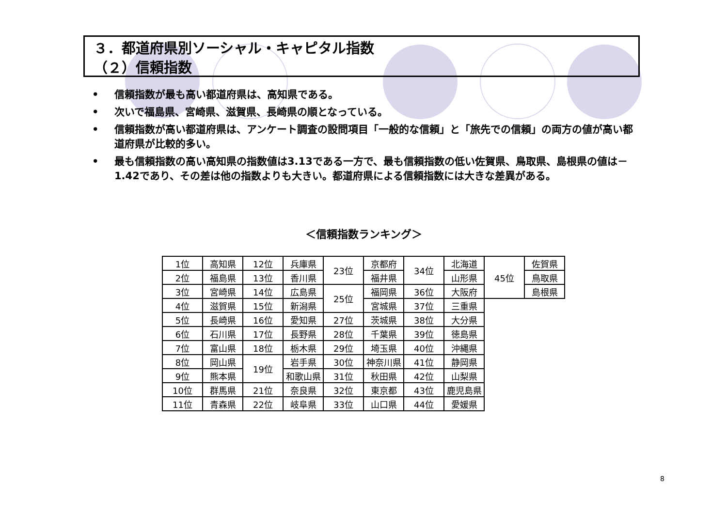３．都道府県別ソーシャル・キャピタル指数
（２）信頼指数
• 信頼指数が最も高い都道府県は、高知県である。
• 次いで福島県、宮崎県、滋賀県、長崎県の順となっている。
• 信頼指数が高い都道府県は、アンケート調査の設問項目「一般的な信頼」と「旅先での信頼」の両方の値が高い都道府県が比較的多い。
• 最も信頼指数の高い高知県の指数値は3.13である一方で、最も信頼指数の低い佐賀県、鳥取県、島根県の値は－1.42であり、その差は他の指数よりも大きい。都道府県による信頼指数には大きな差異がある。
＜信頼指数ランキング＞
| 1位 | 高知県 | 12位 | 兵庫県 | 23位 | 京都府 | 34位 | 北海道 | 45位 | 佐賀県 |
| 2位 | 福島県 | 13位 | 香川県 | | 福井県 | | 山形県 | | 鳥取県 |
| 3位 | 宮崎県 | 14位 | 広島県 | 25位 | 福岡県 | 36位 | 大阪府 | | 島根県 |
| 4位 | 滋賀県 | 15位 | 新潟県 | | 宮城県 | 37位 | 三重県 | | |
| 5位 | 長崎県 | 16位 | 愛知県 | 27位 | 茨城県 | 38位 | 大分県 | | |
| 6位 | 石川県 | 17位 | 長野県 | 28位 | 千葉県 | 39位 | 徳島県 | | |
| 7位 | 富山県 | 18位 | 栃木県 | 29位 | 埼玉県 | 40位 | 沖縄県 | | |
| 8位 | 岡山県 | 19位 | 岩手県 | 30位 | 神奈川県 | 41位 | 静岡県 | | |
| 9位 | 熊本県 | | 和歌山県 | 31位 | 秋田県 | 42位 | 山梨県 | | |
| 10位 | 群馬県 | 21位 | 奈良県 | 32位 | 東京都 | 43位 | 鹿児島県 | | |
| 11位 | 青森県 | 22位 | 岐阜県 | 33位 | 山口県 | 44位 | 愛媛県 | | |
8